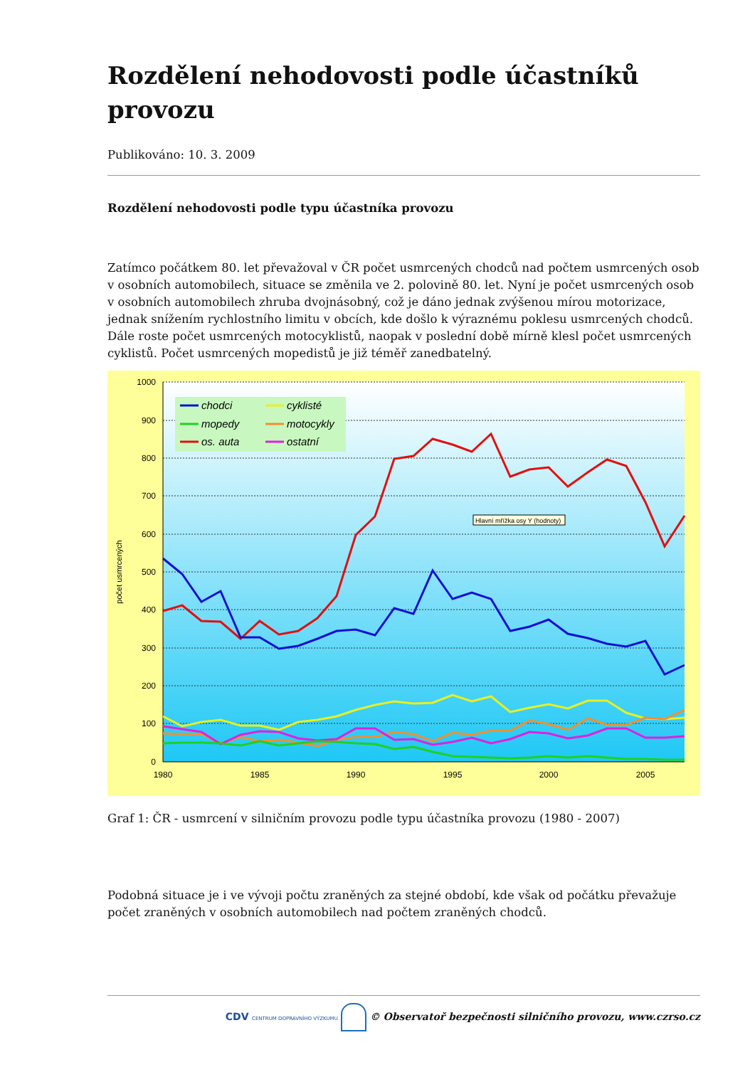Rozdělení nehodovosti podle účastníků provozu
Publikováno: 10. 3. 2009
Rozdělení nehodovosti podle typu účastníka provozu
Zatímco počátkem 80. let převažoval v ČR počet usmrcených chodců nad počtem usmrcených osob v osobních automobilech, situace se změnila ve 2. polovině 80. let. Nyní je počet usmrcených osob v osobních automobilech zhruba dvojnásobný, což je dáno jednak zvýšenou mírou motorizace, jednak snížením rychlostního limitu v obcích, kde došlo k výraznému poklesu usmrcených chodců. Dále roste počet usmrcených motocyklistů, naopak v poslední době mírně klesl počet usmrcených cyklistů. Počet usmrcených mopedistů je již téměř zanedbatelný.
1000
900
800
700
600
500
400
300
200
100
0
1980
1985
1990
1995
2000
2005
počet usmrcených
chodci
cyklisté
mopedy
motocykly
os. auta
ostatní
Hlavní mřížka osy Y (hodnoty)
Graf 1: ČR - usmrcení v silničním provozu podle typu účastníka provozu (1980 - 2007)
Podobná situace je i ve vývoji počtu zraněných za stejné období, kde však od počátku převažuje počet zraněných v osobních automobilech nad počtem zraněných chodců.
CDV CENTRUM DOPRAVNÍHO VÝZKUMU © Observatoř bezpečnosti silničního provozu, www.czrso.cz